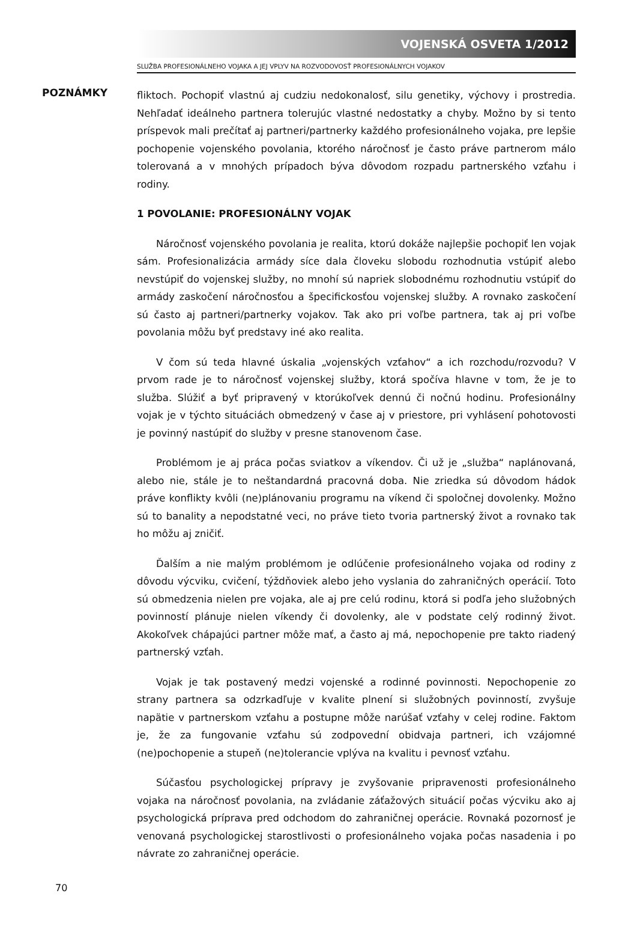VOJENSKÁ OSVETA 1/2012
SLUŽBA PROFESIONÁLNEHO VOJAKA A JEJ VPLYV NA ROZVODOVOSŤ PROFESIONÁLNYCH VOJAKOV
POZNÁMKY
fliktoch. Pochopiť vlastnú aj cudziu nedokonalosť, silu genetiky, výchovy i prostredia. Nehľadať ideálneho partnera tolerujúc vlastné nedostatky a chyby. Možno by si tento príspevok mali prečítať aj partneri/partnerky každého profesionálneho vojaka, pre lepšie pochopenie vojenského povolania, ktorého náročnosť je často práve partnerom málo tolerovaná a v mnohých prípadoch býva dôvodom rozpadu partnerského vzťahu i rodiny.
1 POVOLANIE: PROFESIONÁLNY VOJAK
Náročnosť vojenského povolania je realita, ktorú dokáže najlepšie pochopiť len vojak sám. Profesionalizácia armády síce dala človeku slobodu rozhodnutia vstúpiť alebo nevstúpiť do vojenskej služby, no mnohí sú napriek slobodnému rozhodnutiu vstúpiť do armády zaskočení náročnosťou a špecifickosťou vojenskej služby. A rovnako zaskočení sú často aj partneri/partnerky vojakov. Tak ako pri voľbe partnera, tak aj pri voľbe povolania môžu byť predstavy iné ako realita.
V čom sú teda hlavné úskalia „vojenských vzťahov“ a ich rozchodu/rozvodu? V prvom rade je to náročnosť vojenskej služby, ktorá spočíva hlavne v tom, že je to služba. Slúžiť a byť pripravený v ktorúkoľvek dennú či nočnú hodinu. Profesionálny vojak je v týchto situáciách obmedzený v čase aj v priestore, pri vyhlásení pohotovosti je povinný nastúpiť do služby v presne stanovenom čase.
Problémom je aj práca počas sviatkov a víkendov. Či už je „služba“ naplánovaná, alebo nie, stále je to neštandardná pracovná doba. Nie zriedka sú dôvodom hádok práve konflikty kvôli (ne)plánovaniu programu na víkend či spoločnej dovolenky. Možno sú to banality a nepodstatné veci, no práve tieto tvoria partnerský život a rovnako tak ho môžu aj zničiť.
Ďalším a nie malým problémom je odlúčenie profesionálneho vojaka od rodiny z dôvodu výcviku, cvičení, týždňoviek alebo jeho vyslania do zahraničných operácií. Toto sú obmedzenia nielen pre vojaka, ale aj pre celú rodinu, ktorá si podľa jeho služobných povinností plánuje nielen víkendy či dovolenky, ale v podstate celý rodinný život. Akokoľvek chápajúci partner môže mať, a často aj má, nepochopenie pre takto riadený partnerský vzťah.
Vojak je tak postavený medzi vojenské a rodinné povinnosti. Nepochopenie zo strany partnera sa odzrkadľuje v kvalite plnení si služobných povinností, zvyšuje napätie v partnerskom vzťahu a postupne môže narúšať vzťahy v celej rodine. Faktom je, že za fungovanie vzťahu sú zodpovední obidvaja partneri, ich vzájomné (ne)pochopenie a stupeň (ne)tolerancie vplýva na kvalitu i pevnosť vzťahu.
Súčasťou psychologickej prípravy je zvyšovanie pripravenosti profesionálneho vojaka na náročnosť povolania, na zvládanie záťažových situácií počas výcviku ako aj psychologická príprava pred odchodom do zahraničnej operácie. Rovnaká pozornosť je venovaná psychologickej starostlivosti o profesionálneho vojaka počas nasadenia i po návrate zo zahraničnej operácie.
70